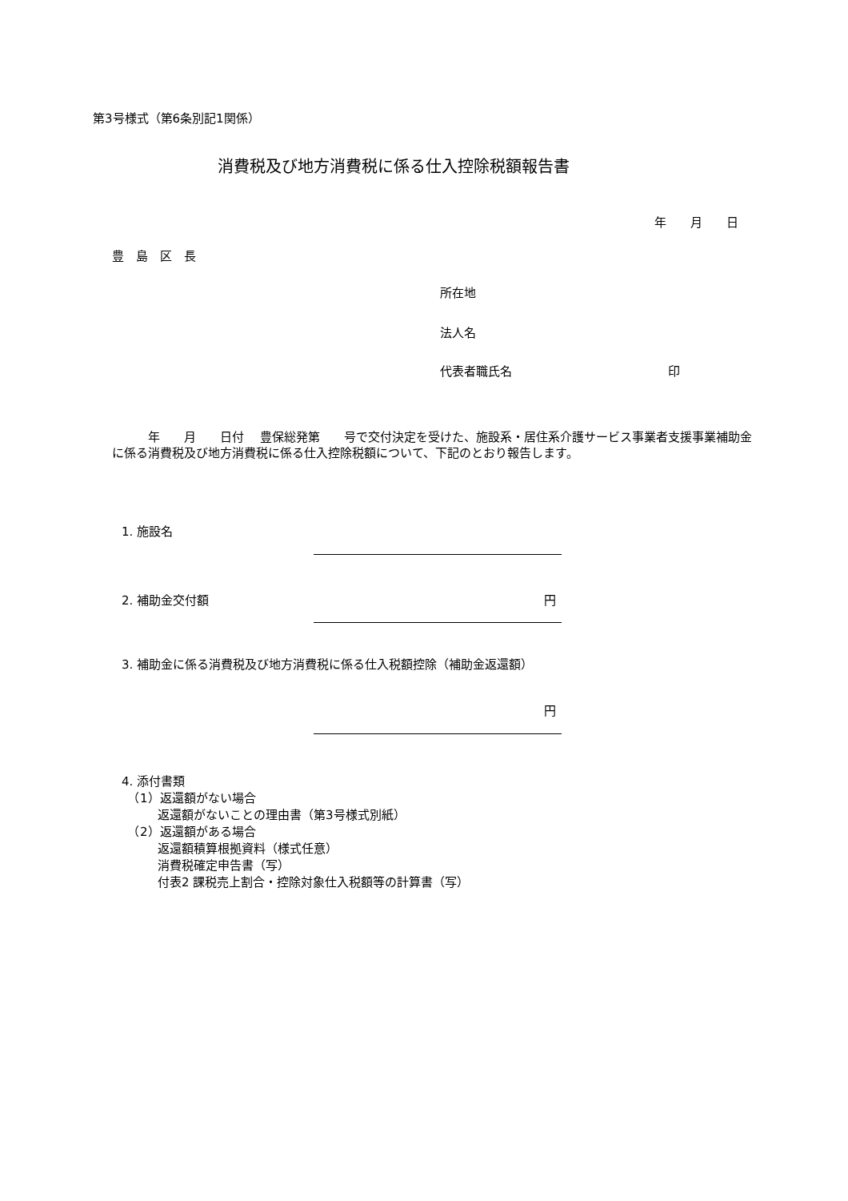第3号様式（第6条別記1関係）
消費税及び地方消費税に係る仕入控除税額報告書
年　　月　　日
豊　島　区　長
所在地
法人名
代表者職氏名　　　　　　　　　　　　　印
　　　年　　月　　日付　 豊保総発第　　号で交付決定を受けた、施設系・居住系介護サービス事業者支援事業補助金に係る消費税及び地方消費税に係る仕入控除税額について、下記のとおり報告します。
1. 施設名
2. 補助金交付額 円
3. 補助金に係る消費税及び地方消費税に係る仕入税額控除（補助金返還額）
円
4. 添付書類
　（1）返還額がない場合
　　　返還額がないことの理由書（第3号様式別紙）
　（2）返還額がある場合
　　　返還額積算根拠資料（様式任意）
　　　消費税確定申告書（写）
　　　付表2 課税売上割合・控除対象仕入税額等の計算書（写）